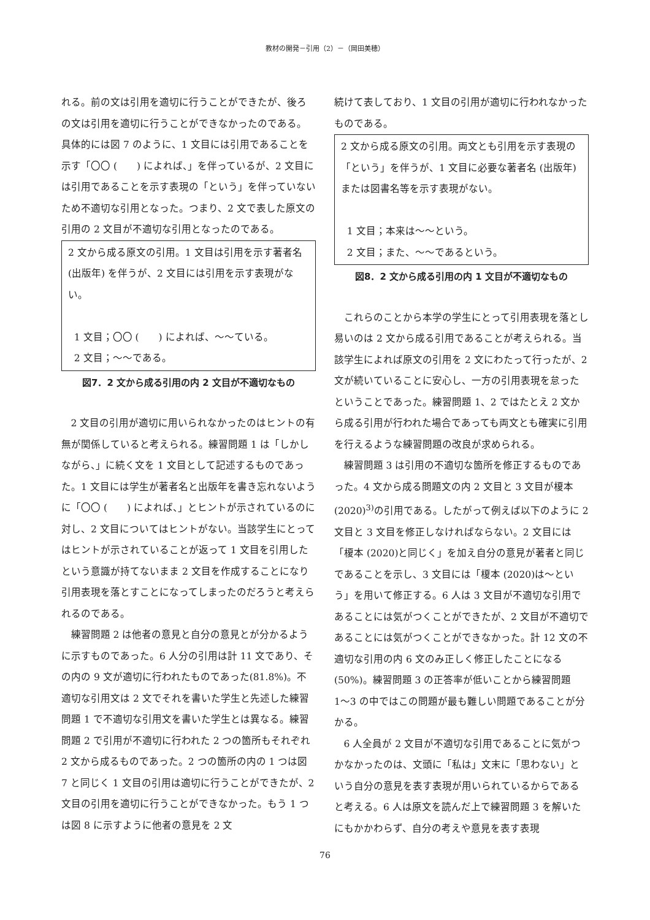教材の開発－引用（2）－（岡田美穂）
れる。前の文は引用を適切に行うことができたが、後ろの文は引用を適切に行うことができなかったのである。具体的には図 7 のように、1 文目には引用であることを示す「〇〇 (　　) によれば、」を伴っているが、2 文目には引用であることを示す表現の「という」を伴っていないため不適切な引用となった。つまり、2 文で表した原文の引用の 2 文目が不適切な引用となったのである。
2 文から成る原文の引用。1 文目は引用を示す著者名 (出版年) を伴うが、2 文目には引用を示す表現がない。
1 文目；〇〇 (　　) によれば、〜〜ている。
2 文目；〜〜である。
図7．2 文から成る引用の内 2 文目が不適切なもの
2 文目の引用が適切に用いられなかったのはヒントの有無が関係していると考えられる。練習問題 1 は「しかしながら、」に続く文を 1 文目として記述するものであった。1 文目には学生が著者名と出版年を書き忘れないように「〇〇 (　　) によれば、」とヒントが示されているのに対し、2 文目についてはヒントがない。当該学生にとってはヒントが示されていることが返って 1 文目を引用したという意識が持てないまま 2 文目を作成することになり引用表現を落とすことになってしまったのだろうと考えられるのである。
練習問題 2 は他者の意見と自分の意見とが分かるように示すものであった。6 人分の引用は計 11 文であり、その内の 9 文が適切に行われたものであった(81.8%)。不適切な引用文は 2 文でそれを書いた学生と先述した練習問題 1 で不適切な引用文を書いた学生とは異なる。練習問題 2 で引用が不適切に行われた 2 つの箇所もそれぞれ 2 文から成るものであった。2 つの箇所の内の 1 つは図 7 と同じく 1 文目の引用は適切に行うことができたが、2 文目の引用を適切に行うことができなかった。もう 1 つは図 8 に示すように他者の意見を 2 文
続けて表しており、1 文目の引用が適切に行われなかったものである。
2 文から成る原文の引用。両文とも引用を示す表現の「という」を伴うが、1 文目に必要な著者名 (出版年) または図書名等を示す表現がない。
1 文目；本来は〜〜という。
2 文目；また、〜〜であるという。
図8．2 文から成る引用の内 1 文目が不適切なもの
これらのことから本学の学生にとって引用表現を落とし易いのは 2 文から成る引用であることが考えられる。当該学生によれば原文の引用を 2 文にわたって行ったが、2 文が続いていることに安心し、一方の引用表現を怠ったということであった。練習問題 1、2 ではたとえ 2 文から成る引用が行われた場合であっても両文とも確実に引用を行えるような練習問題の改良が求められる。
練習問題 3 は引用の不適切な箇所を修正するものであった。4 文から成る問題文の内 2 文目と 3 文目が榎本(2020)<sup>3)</sup>の引用である。したがって例えば以下のように 2 文目と 3 文目を修正しなければならない。2 文目には「榎本 (2020)と同じく」を加え自分の意見が著者と同じであることを示し、3 文目には「榎本 (2020)は〜という」を用いて修正する。6 人は 3 文目が不適切な引用であることには気がつくことができたが、2 文目が不適切であることには気がつくことができなかった。計 12 文の不適切な引用の内 6 文のみ正しく修正したことになる(50%)。練習問題 3 の正答率が低いことから練習問題 1〜3 の中ではこの問題が最も難しい問題であることが分かる。
6 人全員が 2 文目が不適切な引用であることに気がつかなかったのは、文頭に「私は」文末に「思わない」という自分の意見を表す表現が用いられているからであると考える。6 人は原文を読んだ上で練習問題 3 を解いたにもかかわらず、自分の考えや意見を表す表現
76